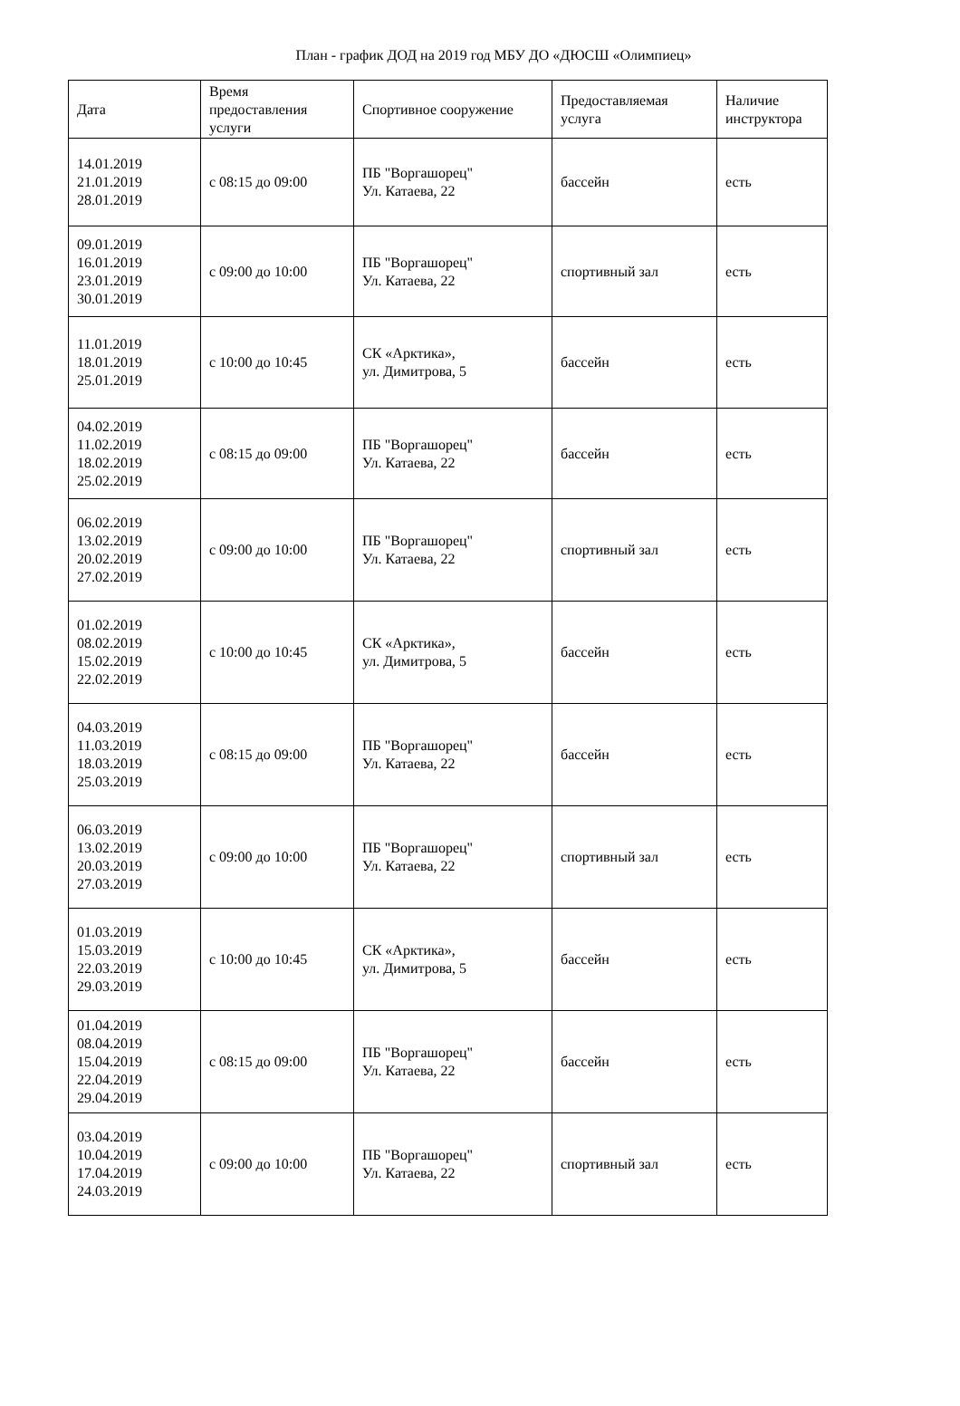План - график ДОД на 2019 год МБУ ДО «ДЮСШ «Олимпиец»
| Дата | Время предоставления услуги | Спортивное сооружение | Предоставляемая услуга | Наличие инструктора |
| --- | --- | --- | --- | --- |
| 14.01.2019 21.01.2019 28.01.2019 | с 08:15 до 09:00 | ПБ "Воргашорец" Ул. Катаева, 22 | бассейн | есть |
| 09.01.2019 16.01.2019 23.01.2019 30.01.2019 | с 09:00 до 10:00 | ПБ "Воргашорец" Ул. Катаева, 22 | спортивный зал | есть |
| 11.01.2019 18.01.2019 25.01.2019 | с 10:00 до 10:45 | СК «Арктика», ул. Димитрова, 5 | бассейн | есть |
| 04.02.2019 11.02.2019 18.02.2019 25.02.2019 | с 08:15 до 09:00 | ПБ "Воргашорец" Ул. Катаева, 22 | бассейн | есть |
| 06.02.2019 13.02.2019 20.02.2019 27.02.2019 | с 09:00 до 10:00 | ПБ "Воргашорец" Ул. Катаева, 22 | спортивный зал | есть |
| 01.02.2019 08.02.2019 15.02.2019 22.02.2019 | с 10:00 до 10:45 | СК «Арктика», ул. Димитрова, 5 | бассейн | есть |
| 04.03.2019 11.03.2019 18.03.2019 25.03.2019 | с 08:15 до 09:00 | ПБ "Воргашорец" Ул. Катаева, 22 | бассейн | есть |
| 06.03.2019 13.02.2019 20.03.2019 27.03.2019 | с 09:00 до 10:00 | ПБ "Воргашорец" Ул. Катаева, 22 | спортивный зал | есть |
| 01.03.2019 15.03.2019 22.03.2019 29.03.2019 | с 10:00 до 10:45 | СК «Арктика», ул. Димитрова, 5 | бассейн | есть |
| 01.04.2019 08.04.2019 15.04.2019 22.04.2019 29.04.2019 | с 08:15 до 09:00 | ПБ "Воргашорец" Ул. Катаева, 22 | бассейн | есть |
| 03.04.2019 10.04.2019 17.04.2019 24.03.2019 | с 09:00 до 10:00 | ПБ "Воргашорец" Ул. Катаева, 22 | спортивный зал | есть |